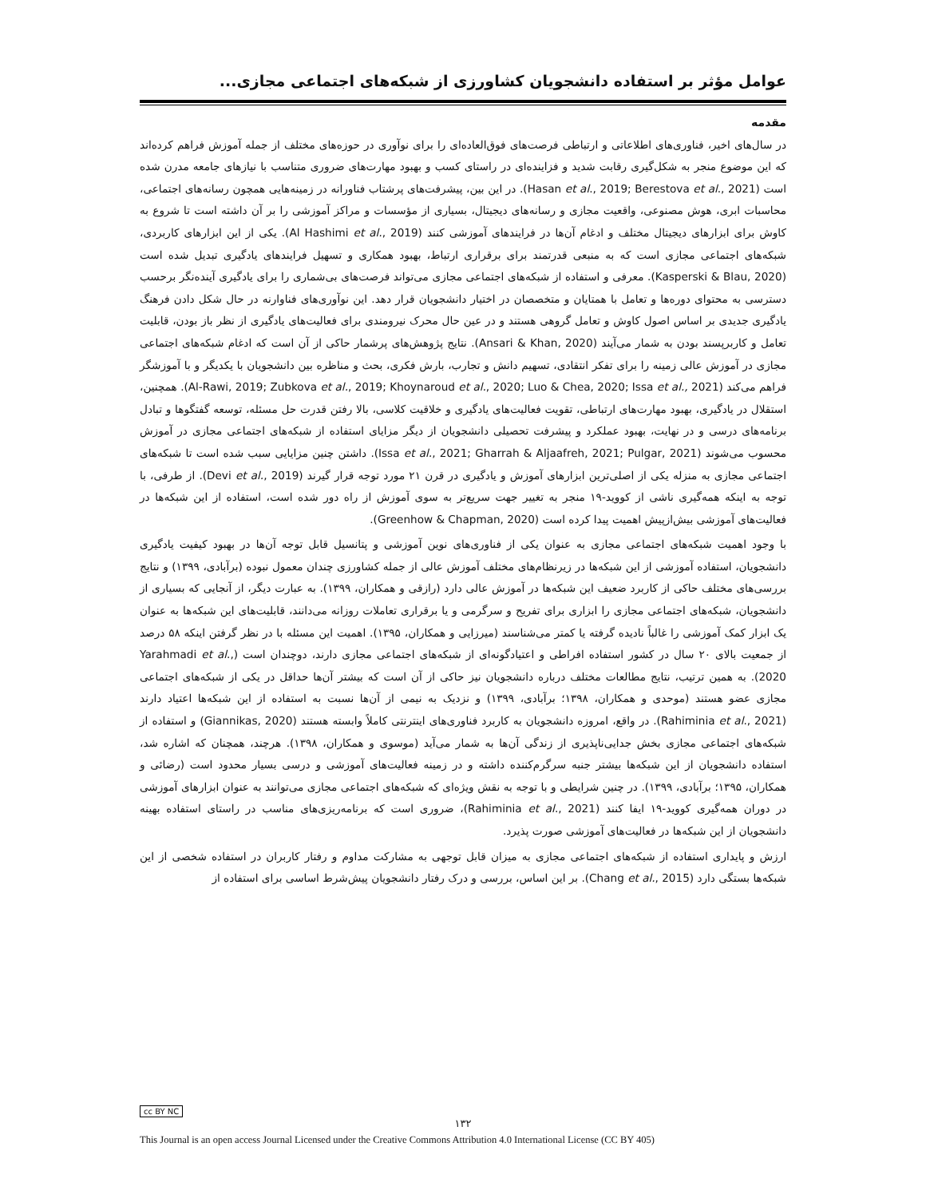عوامل مؤثر بر استفاده دانشجویان کشاورزی از شبکه‌های اجتماعی مجازی...
مقدمه
در سال‌های اخیر، فناوری‌های اطلاعاتی و ارتباطی فرصت‌های فوق‌العاده‌ای را برای نوآوری در حوزه‌های مختلف از جمله آموزش فراهم کرده‌اند که این موضوع منجر به شکل‌گیری رقابت شدید و فزاینده‌ای در راستای کسب و بهبود مهارت‌های ضروری متناسب با نیازهای جامعه مدرن شده است (Hasan et al., 2019; Berestova et al., 2021). در این بین، پیشرفت‌های پرشتاب فناورانه در زمینه‌هایی همچون رسانه‌های اجتماعی، محاسبات ابری، هوش مصنوعی، واقعیت مجازی و رسانه‌های دیجیتال، بسیاری از مؤسسات و مراکز آموزشی را بر آن داشته است تا شروع به کاوش برای ابزارهای دیجیتال مختلف و ادغام آن‌ها در فرایندهای آموزشی کنند (Al Hashimi et al., 2019). یکی از این ابزارهای کاربردی، شبکه‌های اجتماعی مجازی است که به منبعی قدرتمند برای برقراری ارتباط، بهبود همکاری و تسهیل فرایندهای یادگیری تبدیل شده است (Kasperski & Blau, 2020). معرفی و استفاده از شبکه‌های اجتماعی مجازی می‌تواند فرصت‌های بی‌شماری را برای یادگیری آینده‌نگر برحسب دسترسی به محتوای دوره‌ها و تعامل با همتایان و متخصصان در اختیار دانشجویان قرار دهد. این نوآوری‌های فناوارنه در حال شکل دادن فرهنگ یادگیری جدیدی بر اساس اصول کاوش و تعامل گروهی هستند و در عین حال محرک نیرومندی برای فعالیت‌های یادگیری از نظر باز بودن، قابلیت تعامل و کاربرپسند بودن به شمار می‌آیند (Ansari & Khan, 2020). نتایج پژوهش‌های پرشمار حاکی از آن است که ادغام شبکه‌های اجتماعی مجازی در آموزش عالی زمینه را برای تفکر انتقادی، تسهیم دانش و تجارب، بارش فکری، بحث و مناظره بین دانشجویان با یکدیگر و با آموزشگر فراهم می‌کند (Al-Rawi, 2019; Zubkova et al., 2019; Khoynaroud et al., 2020; Luo & Chea, 2020; Issa et al., 2021). همچنین، استقلال در یادگیری، بهبود مهارت‌های ارتباطی، تقویت فعالیت‌های یادگیری و خلاقیت کلاسی، بالا رفتن قدرت حل مسئله، توسعه گفتگوها و تبادل برنامه‌های درسی و در نهایت، بهبود عملکرد و پیشرفت تحصیلی دانشجویان از دیگر مزایای استفاده از شبکه‌های اجتماعی مجازی در آموزش محسوب می‌شوند (Issa et al., 2021; Gharrah & Aljaafreh, 2021; Pulgar, 2021). داشتن چنین مزایایی سبب شده است تا شبکه‌های اجتماعی مجازی به منزله یکی از اصلی‌ترین ابزارهای آموزش و یادگیری در قرن ۲۱ مورد توجه قرار گیرند (Devi et al., 2019). از طرفی، با توجه به اینکه همه‌گیری ناشی از کووید-۱۹ منجر به تغییر جهت سریع‌تر به سوی آموزش از راه دور شده است، استفاده از این شبکه‌ها در فعالیت‌های آموزشی بیش‌ازپیش اهمیت پیدا کرده است (Greenhow & Chapman, 2020).
با وجود اهمیت شبکه‌های اجتماعی مجازی به عنوان یکی از فناوری‌های نوین آموزشی و پتانسیل قابل توجه آن‌ها در بهبود کیفیت یادگیری دانشجویان، استفاده آموزشی از این شبکه‌ها در زیرنظام‌های مختلف آموزش عالی از جمله کشاورزی چندان معمول نبوده (برآبادی، ۱۳۹۹) و نتایج بررسی‌های مختلف حاکی از کاربرد ضعیف این شبکه‌ها در آموزش عالی دارد (رازقی و همکاران، ۱۳۹۹). به عبارت دیگر، از آنجایی که بسیاری از دانشجویان، شبکه‌های اجتماعی مجازی را ابزاری برای تفریح و سرگرمی و یا برقراری تعاملات روزانه می‌دانند، قابلیت‌های این شبکه‌ها به عنوان یک ابزار کمک آموزشی را غالباً نادیده گرفته یا کمتر می‌شناسند (میرزایی و همکاران، ۱۳۹۵). اهمیت این مسئله با در نظر گرفتن اینکه ۵۸ درصد از جمعیت بالای ۲۰ سال در کشور استفاده افراطی و اعتیادگونه‌ای از شبکه‌های اجتماعی مجازی دارند، دوچندان است (Yarahmadi et al., 2020). به همین ترتیب، نتایج مطالعات مختلف درباره دانشجویان نیز حاکی از آن است که بیشتر آن‌ها حداقل در یکی از شبکه‌های اجتماعی مجازی عضو هستند (موحدی و همکاران، ۱۳۹۸؛ برآبادی، ۱۳۹۹) و نزدیک به نیمی از آن‌ها نسبت به استفاده از این شبکه‌ها اعتیاد دارند (Rahiminia et al., 2021). در واقع، امروزه دانشجویان به کاربرد فناوری‌های اینترنتی کاملاً وابسته هستند (Giannikas, 2020) و استفاده از شبکه‌های اجتماعی مجازی بخش جدایی‌ناپذیری از زندگی آن‌ها به شمار می‌آید (موسوی و همکاران، ۱۳۹۸). هرچند، همچنان که اشاره شد، استفاده دانشجویان از این شبکه‌ها بیشتر جنبه سرگرم‌کننده داشته و در زمینه فعالیت‌های آموزشی و درسی بسیار محدود است (رضائی و همکاران، ۱۳۹۵؛ برآبادی، ۱۳۹۹). در چنین شرایطی و با توجه به نقش ویژه‌ای که شبکه‌های اجتماعی مجازی می‌توانند به عنوان ابزارهای آموزشی در دوران همه‌گیری کووید-۱۹ ایفا کنند (Rahiminia et al., 2021)، ضروری است که برنامه‌ریزی‌های مناسب در راستای استفاده بهینه دانشجویان از این شبکه‌ها در فعالیت‌های آموزشی صورت پذیرد.
ارزش و پایداری استفاده از شبکه‌های اجتماعی مجازی به میزان قابل توجهی به مشارکت مداوم و رفتار کاربران در استفاده شخصی از این شبکه‌ها بستگی دارد (Chang et al., 2015). بر این اساس، بررسی و درک رفتار دانشجویان پیش‌شرط اساسی برای استفاده از
cc BY NC
۱۳۲
This Journal is an open access Journal Licensed under the Creative Commons Attribution 4.0 International License (CC BY 405)